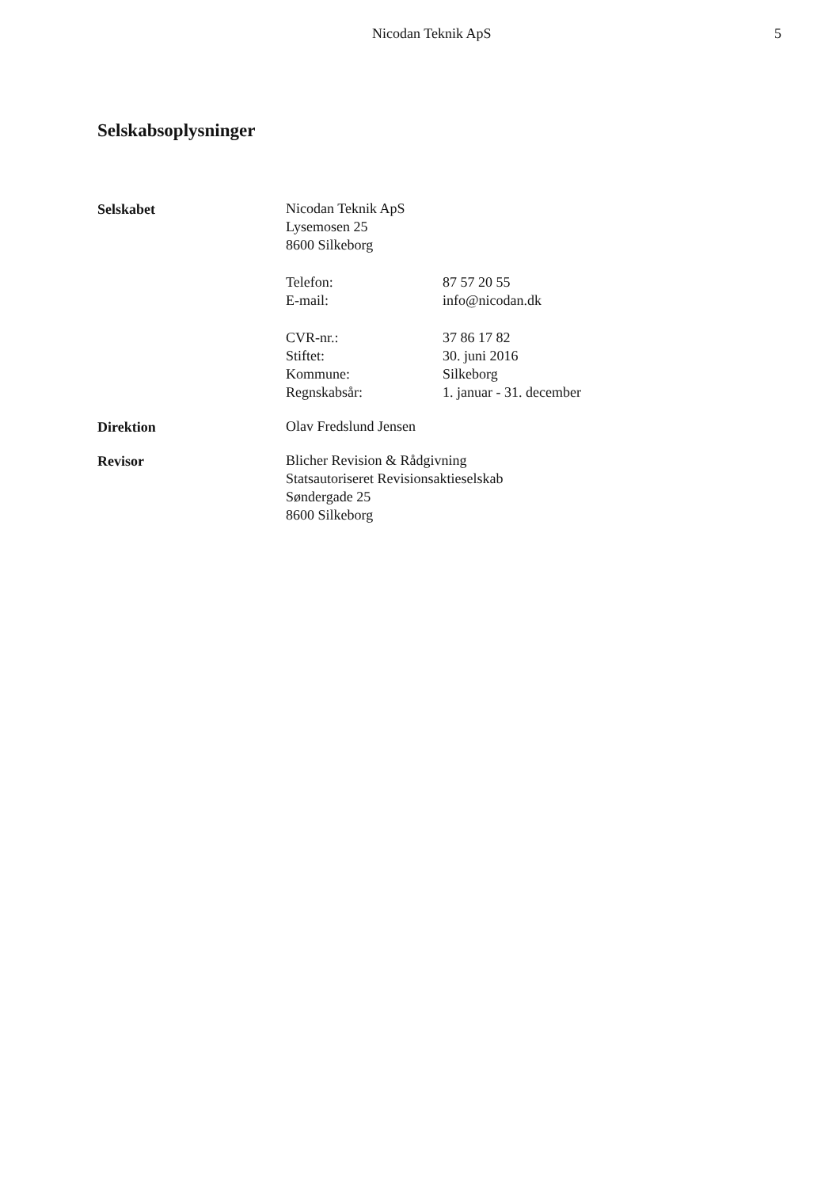Nicodan Teknik ApS 5
Selskabsoplysninger
Selskabet
Nicodan Teknik ApS
Lysemosen 25
8600 Silkeborg
Telefon: 87 57 20 55
E-mail: info@nicodan.dk
CVR-nr.: 37 86 17 82
Stiftet: 30. juni 2016
Kommune: Silkeborg
Regnskabsår: 1. januar - 31. december
Direktion
Olav Fredslund Jensen
Revisor
Blicher Revision & Rådgivning
Statsautoriseret Revisionsaktieselskab
Søndergade 25
8600 Silkeborg